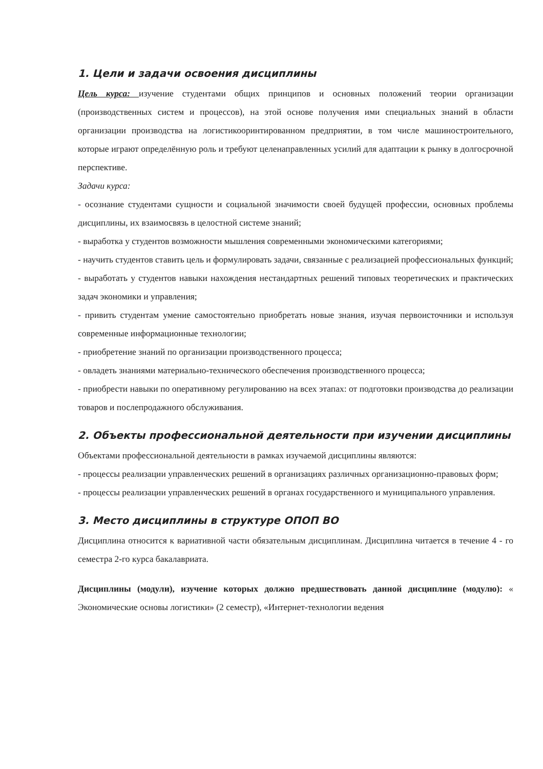1. Цели и задачи освоения дисциплины
Цель курса: изучение студентами общих принципов и основных положений теории организации (производственных систем и процессов), на этой основе получения ими специальных знаний в области организации производства на логистикооринтированном предприятии, в том числе машиностроительного, которые играют определённую роль и требуют целенаправленных усилий для адаптации к рынку в долгосрочной перспективе.
Задачи курса:
- осознание студентами сущности и социальной значимости своей будущей профессии, основных проблемы дисциплины, их взаимосвязь в целостной системе знаний;
- выработка у студентов возможности мышления современными экономическими категориями;
- научить студентов ставить цель и формулировать задачи, связанные с реализацией профессиональных функций;
- выработать у студентов навыки нахождения нестандартных решений типовых теоретических и практических задач экономики и управления;
- привить студентам умение самостоятельно приобретать новые знания, изучая первоисточники и используя современные информационные технологии;
- приобретение знаний по организации производственного процесса;
- овладеть знаниями материально-технического обеспечения производственного процесса;
- приобрести навыки по оперативному регулированию на всех этапах: от подготовки производства до реализации товаров и послепродажного обслуживания.
2. Объекты профессиональной деятельности при изучении дисциплины
Объектами профессиональной деятельности в рамках изучаемой дисциплины являются:
- процессы реализации управленческих решений в организациях различных организационно-правовых форм;
- процессы реализации управленческих решений в органах государственного и муниципального управления.
3. Место дисциплины в структуре ОПОП ВО
Дисциплина относится к вариативной части обязательным дисциплинам. Дисциплина читается в течение 4 - го семестра 2-го курса бакалавриата.
Дисциплины (модули), изучение которых должно предшествовать данной дисциплине (модулю): « Экономические основы логистики» (2 семестр), «Интернет-технологии ведения